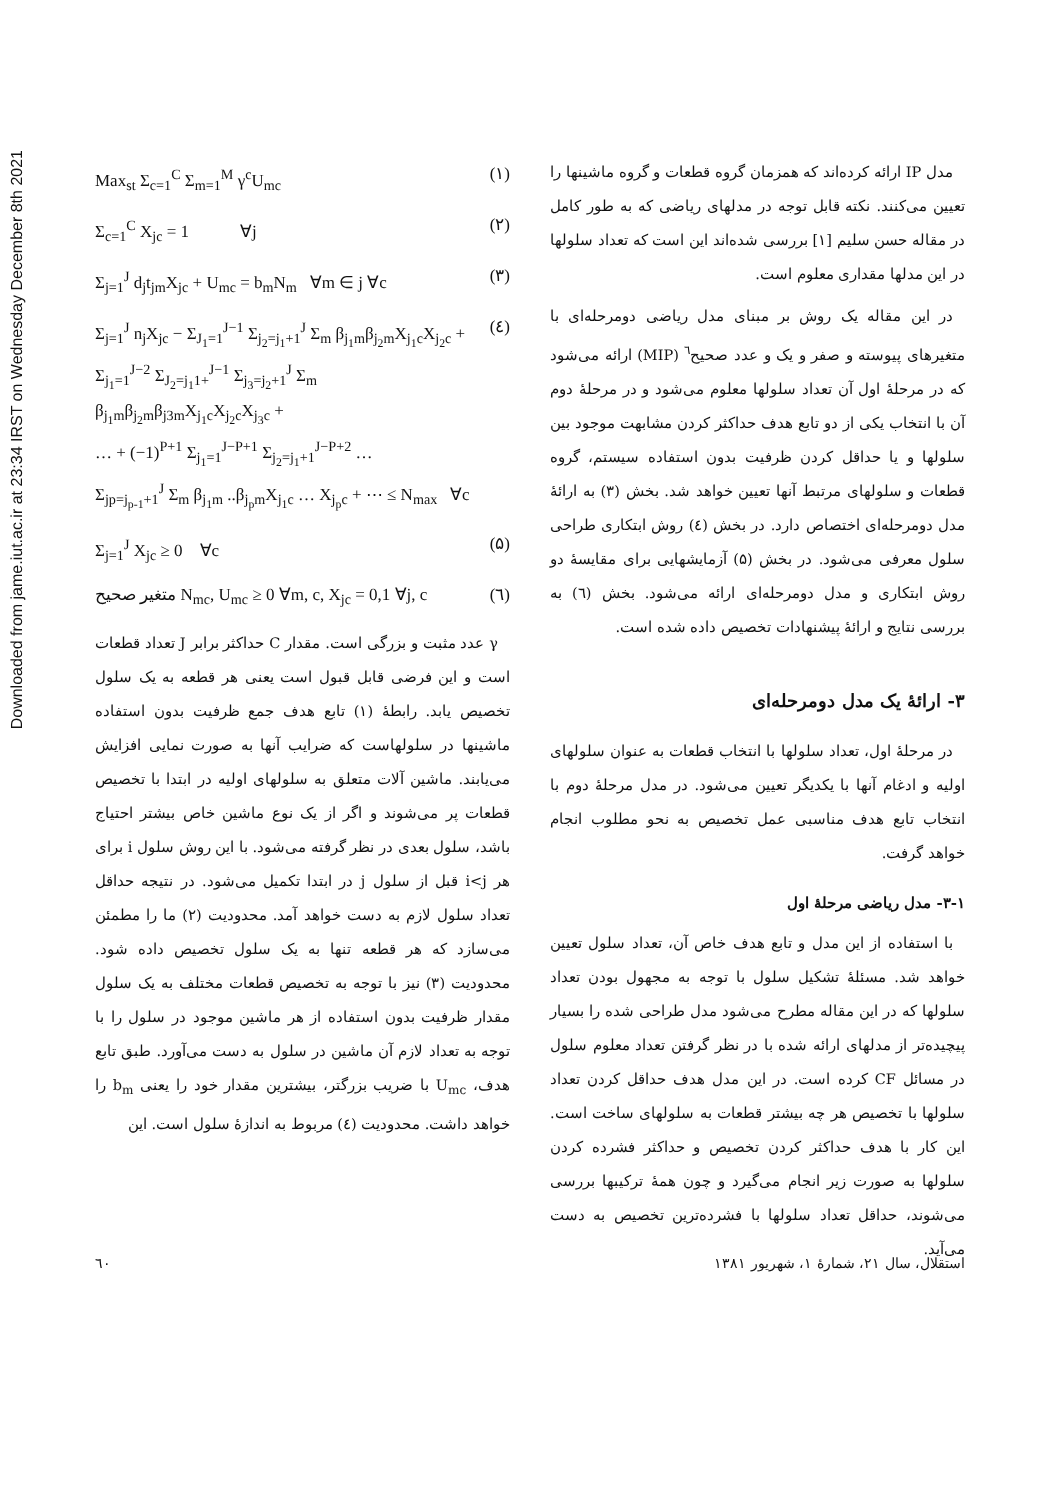Downloaded from jame.iut.ac.ir at 23:34 IRST on Wednesday December 8th 2021
مدل IP ارائه کرده‌اند که همزمان گروه قطعات و گروه ماشینها را تعیین می‌کنند. نکته قابل توجه در مدلهای ریاضی که به طور کامل در مقاله حسن سلیم [۱] بررسی شده‌اند این است که تعداد سلولها در این مدلها مقداری معلوم است.
در این مقاله یک روش بر مبنای مدل ریاضی دومرحله‌ای با متغیرهای پیوسته و صفر و یک و عدد صحیح<sup>٦</sup> (MIP) ارائه می‌شود که در مرحلهٔ اول آن تعداد سلولها معلوم می‌شود و در مرحلهٔ دوم آن با انتخاب یکی از دو تابع هدف حداکثر کردن مشابهت موجود بین سلولها و یا حداقل کردن ظرفیت بدون استفاده سیستم، گروه قطعات و سلولهای مرتبط آنها تعیین خواهد شد. بخش (۳) به ارائهٔ مدل دومرحله‌ای اختصاص دارد. در بخش (٤) روش ابتکاری طراحی سلول معرفی می‌شود. در بخش (۵) آزمایشهایی برای مقایسهٔ دو روش ابتکاری و مدل دومرحله‌ای ارائه می‌شود. بخش (٦) به بررسی نتایج و ارائهٔ پیشنهادات تخصیص داده شده است.
۳- ارائهٔ یک مدل دومرحله‌ای
در مرحلهٔ اول، تعداد سلولها با انتخاب قطعات به عنوان سلولهای اولیه و ادغام آنها با یکدیگر تعیین می‌شود. در مدل مرحلهٔ دوم با انتخاب تابع هدف مناسبی عمل تخصیص به نحو مطلوب انجام خواهد گرفت.
۳-۱- مدل ریاضی مرحلهٔ اول
با استفاده از این مدل و تابع هدف خاص آن، تعداد سلول تعیین خواهد شد. مسئلهٔ تشکیل سلول با توجه به مجهول بودن تعداد سلولها که در این مقاله مطرح می‌شود مدل طراحی شده را بسیار پیچیده‌تر از مدلهای ارائه شده با در نظر گرفتن تعداد معلوم سلول در مسائل CF کرده است. در این مدل هدف حداقل کردن تعداد سلولها با تخصیص هر چه بیشتر قطعات به سلولهای ساخت است. این کار با هدف حداکثر کردن تخصیص و حداکثر فشرده کردن سلولها به صورت زیر انجام می‌گیرد و چون همهٔ ترکیبها بررسی می‌شوند، حداقل تعداد سلولها با فشرده‌ترین تخصیص به دست می‌آید.
Max<sub>st</sub> Σ<sub>c=1</sub><sup>C</sup> Σ<sub>m=1</sub><sup>M</sup> γ<sup>c</sup>U<sub>mc</sub> (۱)
Σ<sub>c=1</sub><sup>C</sup> X<sub>jc</sub> = 1 ∀j (۲)
Σ<sub>j=1</sub><sup>J</sup> d<sub>j</sub>t<sub>jm</sub>X<sub>jc</sub> + U<sub>mc</sub> = b<sub>m</sub>N<sub>m</sub> ∀m ∈ j ∀c (۳)
Σ<sub>j=1</sub><sup>J</sup> n<sub>j</sub>X<sub>jc</sub> − Σ<sub>J<sub>1</sub>=1</sub><sup>J−1</sup> Σ<sub>j<sub>2</sub>=j<sub>1</sub>+1</sub><sup>J</sup> Σ<sub>m</sub> β<sub>j<sub>1</sub>m</sub>β<sub>j<sub>2</sub>m</sub>X<sub>j<sub>1</sub>c</sub>X<sub>j<sub>2</sub>c</sub> +
Σ<sub>j<sub>1</sub>=1</sub><sup>J−2</sup> Σ<sub>J<sub>2</sub>=j<sub>1</sub>1+</sub><sup>J−1</sup> Σ<sub>j<sub>3</sub>=j<sub>2</sub>+1</sub><sup>J</sup> Σ<sub>m</sub> β<sub>j<sub>1</sub>m</sub>β<sub>j<sub>2</sub>m</sub>β<sub>j3m</sub>X<sub>j<sub>1</sub>c</sub>X<sub>j<sub>2</sub>c</sub>X<sub>j<sub>3</sub>c</sub> +
… + (−1)<sup>P+1</sup> Σ<sub>j<sub>1</sub>=1</sub><sup>J−P+1</sup> Σ<sub>j<sub>2</sub>=j<sub>1</sub>+1</sub><sup>J−P+2</sup> …
Σ<sub>jp=j<sub>p-1</sub>+1</sub><sup>J</sup> Σ<sub>m</sub> β<sub>j<sub>1</sub>m</sub> ..β<sub>j<sub>p</sub>m</sub>X<sub>j<sub>1</sub>c</sub> … X<sub>j<sub>p</sub>c</sub> + ⋯ ≤ N<sub>max</sub> ∀c (٤)
Σ<sub>j=1</sub><sup>J</sup> X<sub>jc</sub> ≥ 0 ∀c (۵)
متغیر صحیح N<sub>mc</sub>, U<sub>mc</sub> ≥ 0 ∀m, c, X<sub>jc</sub> = 0,1 ∀j, c (٦)
γ عدد مثبت و بزرگی است. مقدار C حداکثر برابر J تعداد قطعات است و این فرضی قابل قبول است یعنی هر قطعه به یک سلول تخصیص یابد. رابطهٔ (۱) تابع هدف جمع ظرفیت بدون استفاده ماشینها در سلولهاست که ضرایب آنها به صورت نمایی افزایش می‌یابند. ماشین آلات متعلق به سلولهای اولیه در ابتدا با تخصیص قطعات پر می‌شوند و اگر از یک نوع ماشین خاص بیشتر احتیاج باشد، سلول بعدی در نظر گرفته می‌شود. با این روش سلول i برای هر i<j قبل از سلول j در ابتدا تکمیل می‌شود. در نتیجه حداقل تعداد سلول لازم به دست خواهد آمد. محدودیت (۲) ما را مطمئن می‌سازد که هر قطعه تنها به یک سلول تخصیص داده شود. محدودیت (۳) نیز با توجه به تخصیص قطعات مختلف به یک سلول مقدار ظرفیت بدون استفاده از هر ماشین موجود در سلول را با توجه به تعداد لازم آن ماشین در سلول به دست می‌آورد. طبق تابع هدف، U<sub>mc</sub> با ضریب بزرگتر، بیشترین مقدار خود را یعنی b<sub>m</sub> را خواهد داشت. محدودیت (٤) مربوط به اندازهٔ سلول است. این
٦٠ استقلال، سال ۲۱، شمارهٔ ۱، شهریور ۱۳۸۱